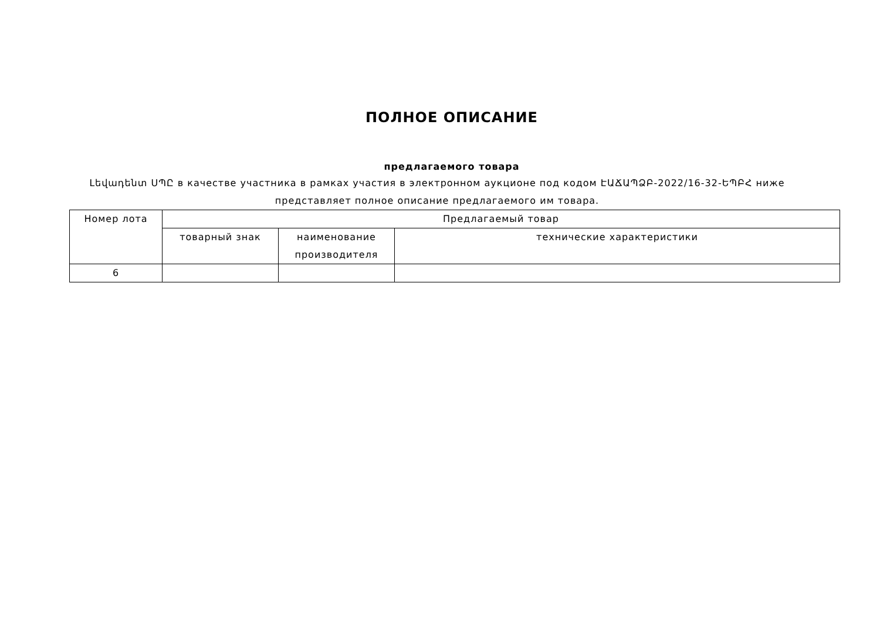ПОЛНОЕ ОПИСАНИЕ
предлагаемого товара
Լեվադենտ ՍՊԸ в качестве участника в рамках участия в электронном аукционе под кодом ԷԱՃԱՊՁԲ-2022/16-32-ԵՊԲՀ ниже представляет полное описание предлагаемого им товара.
| Номер лота | Предлагаемый товар | | |
| --- | --- | --- | --- |
| | товарный знак | наименование производителя | технические характеристики |
| 6 | | | |